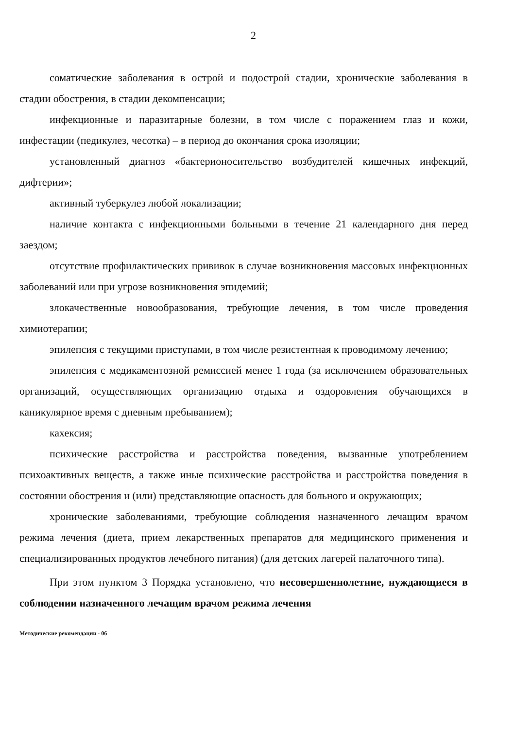2
соматические заболевания в острой и подострой стадии, хронические заболевания в стадии обострения, в стадии декомпенсации;
инфекционные и паразитарные болезни, в том числе с поражением глаз и кожи, инфестации (педикулез, чесотка) – в период до окончания срока изоляции;
установленный диагноз «бактерионосительство возбудителей кишечных инфекций, дифтерии»;
активный туберкулез любой локализации;
наличие контакта с инфекционными больными в течение 21 календарного дня перед заездом;
отсутствие профилактических прививок в случае возникновения массовых инфекционных заболеваний или при угрозе возникновения эпидемий;
злокачественные новообразования, требующие лечения, в том числе проведения химиотерапии;
эпилепсия с текущими приступами, в том числе резистентная к проводимому лечению;
эпилепсия с медикаментозной ремиссией менее 1 года (за исключением образовательных организаций, осуществляющих организацию отдыха и оздоровления обучающихся в каникулярное время с дневным пребыванием);
кахексия;
психические расстройства и расстройства поведения, вызванные употреблением психоактивных веществ, а также иные психические расстройства и расстройства поведения в состоянии обострения и (или) представляющие опасность для больного и окружающих;
хронические заболеваниями, требующие соблюдения назначенного лечащим врачом режима лечения (диета, прием лекарственных препаратов для медицинского применения и специализированных продуктов лечебного питания) (для детских лагерей палаточного типа).
При этом пунктом 3 Порядка установлено, что несовершеннолетние, нуждающиеся в соблюдении назначенного лечащим врачом режима лечения
Методические рекомендации - 06